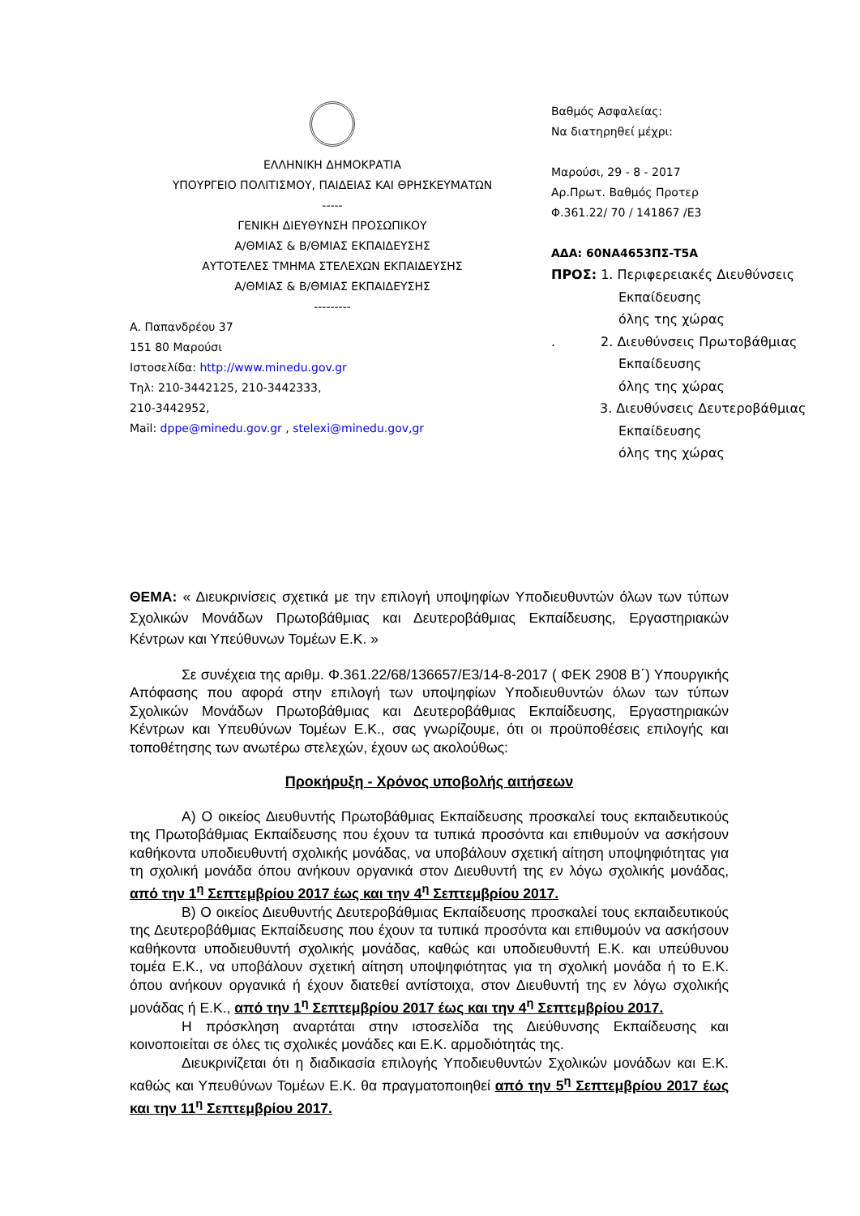ΕΛΛΗΝΙΚΗ ΔΗΜΟΚΡΑΤΙΑ
ΥΠΟΥΡΓΕΙΟ ΠΟΛΙΤΙΣΜΟΥ, ΠΑΙΔΕΙΑΣ ΚΑΙ ΘΡΗΣΚΕΥΜΑΤΩΝ
-----
ΓΕΝΙΚΗ ΔΙΕΥΘΥΝΣΗ ΠΡΟΣΩΠΙΚΟΥ
Α/ΘΜΙΑΣ & Β/ΘΜΙΑΣ ΕΚΠΑΙΔΕΥΣΗΣ
ΑΥΤΟΤΕΛΕΣ ΤΜΗΜΑ ΣΤΕΛΕΧΩΝ ΕΚΠΑΙΔΕΥΣΗΣ
Α/ΘΜΙΑΣ & Β/ΘΜΙΑΣ ΕΚΠΑΙΔΕΥΣΗΣ
---------
Α. Παπανδρέου 37
151 80 Μαρούσι
Ιστοσελίδα: http://www.minedu.gov.gr
Τηλ: 210-3442125, 210-3442333,
210-3442952,
Mail: dppe@minedu.gov.gr , stelexi@minedu.gov,gr
Βαθμός Ασφαλείας:
Να διατηρηθεί μέχρι:
Μαρούσι, 29 - 8 - 2017
Αρ.Πρωτ. Βαθμός Προτερ
Φ.361.22/ 70 / 141867 /Ε3
ΑΔΑ: 60ΝΑ4653ΠΣ-Τ5Α
ΠΡΟΣ: 1. Περιφερειακές Διευθύνσεις
Εκπαίδευσης
όλης της χώρας
. 2. Διευθύνσεις Πρωτοβάθμιας
Εκπαίδευσης
όλης της χώρας
3. Διευθύνσεις Δευτεροβάθμιας
Εκπαίδευσης
όλης της χώρας
ΘΕΜΑ: « Διευκρινίσεις σχετικά με την επιλογή υποψηφίων Υποδιευθυντών όλων των τύπων Σχολικών Μονάδων Πρωτοβάθμιας και Δευτεροβάθμιας Εκπαίδευσης, Εργαστηριακών Κέντρων και Υπεύθυνων Τομέων Ε.Κ. »
Σε συνέχεια της αριθμ. Φ.361.22/68/136657/Ε3/14-8-2017 ( ΦΕΚ 2908 Β΄) Υπουργικής Απόφασης που αφορά στην επιλογή των υποψηφίων Υποδιευθυντών όλων των τύπων Σχολικών Μονάδων Πρωτοβάθμιας και Δευτεροβάθμιας Εκπαίδευσης, Εργαστηριακών Κέντρων και Υπευθύνων Τομέων Ε.Κ., σας γνωρίζουμε, ότι οι προϋποθέσεις επιλογής και τοποθέτησης των ανωτέρω στελεχών, έχουν ως ακολούθως:
Προκήρυξη - Χρόνος υποβολής αιτήσεων
Α) Ο οικείος Διευθυντής Πρωτοβάθμιας Εκπαίδευσης προσκαλεί τους εκπαιδευτικούς της Πρωτοβάθμιας Εκπαίδευσης που έχουν τα τυπικά προσόντα και επιθυμούν να ασκήσουν καθήκοντα υποδιευθυντή σχολικής μονάδας, να υποβάλουν σχετική αίτηση υποψηφιότητας για τη σχολική μονάδα όπου ανήκουν οργανικά στον Διευθυντή της εν λόγω σχολικής μονάδας, από την 1<sup>η</sup> Σεπτεμβρίου 2017 έως και την 4<sup>η</sup> Σεπτεμβρίου 2017.
Β) Ο οικείος Διευθυντής Δευτεροβάθμιας Εκπαίδευσης προσκαλεί τους εκπαιδευτικούς της Δευτεροβάθμιας Εκπαίδευσης που έχουν τα τυπικά προσόντα και επιθυμούν να ασκήσουν καθήκοντα υποδιευθυντή σχολικής μονάδας, καθώς και υποδιευθυντή Ε.Κ. και υπεύθυνου τομέα Ε.Κ., να υποβάλουν σχετική αίτηση υποψηφιότητας για τη σχολική μονάδα ή το Ε.Κ. όπου ανήκουν οργανικά ή έχουν διατεθεί αντίστοιχα, στον Διευθυντή της εν λόγω σχολικής μονάδας ή Ε.Κ., από την 1<sup>η</sup> Σεπτεμβρίου 2017 έως και την 4<sup>η</sup> Σεπτεμβρίου 2017.
Η πρόσκληση αναρτάται στην ιστοσελίδα της Διεύθυνσης Εκπαίδευσης και κοινοποιείται σε όλες τις σχολικές μονάδες και Ε.Κ. αρμοδιότητάς της.
Διευκρινίζεται ότι η διαδικασία επιλογής Υποδιευθυντών Σχολικών μονάδων και Ε.Κ. καθώς και Υπευθύνων Τομέων Ε.Κ. θα πραγματοποιηθεί από την 5<sup>η</sup> Σεπτεμβρίου 2017 έως και την 11<sup>η</sup> Σεπτεμβρίου 2017.